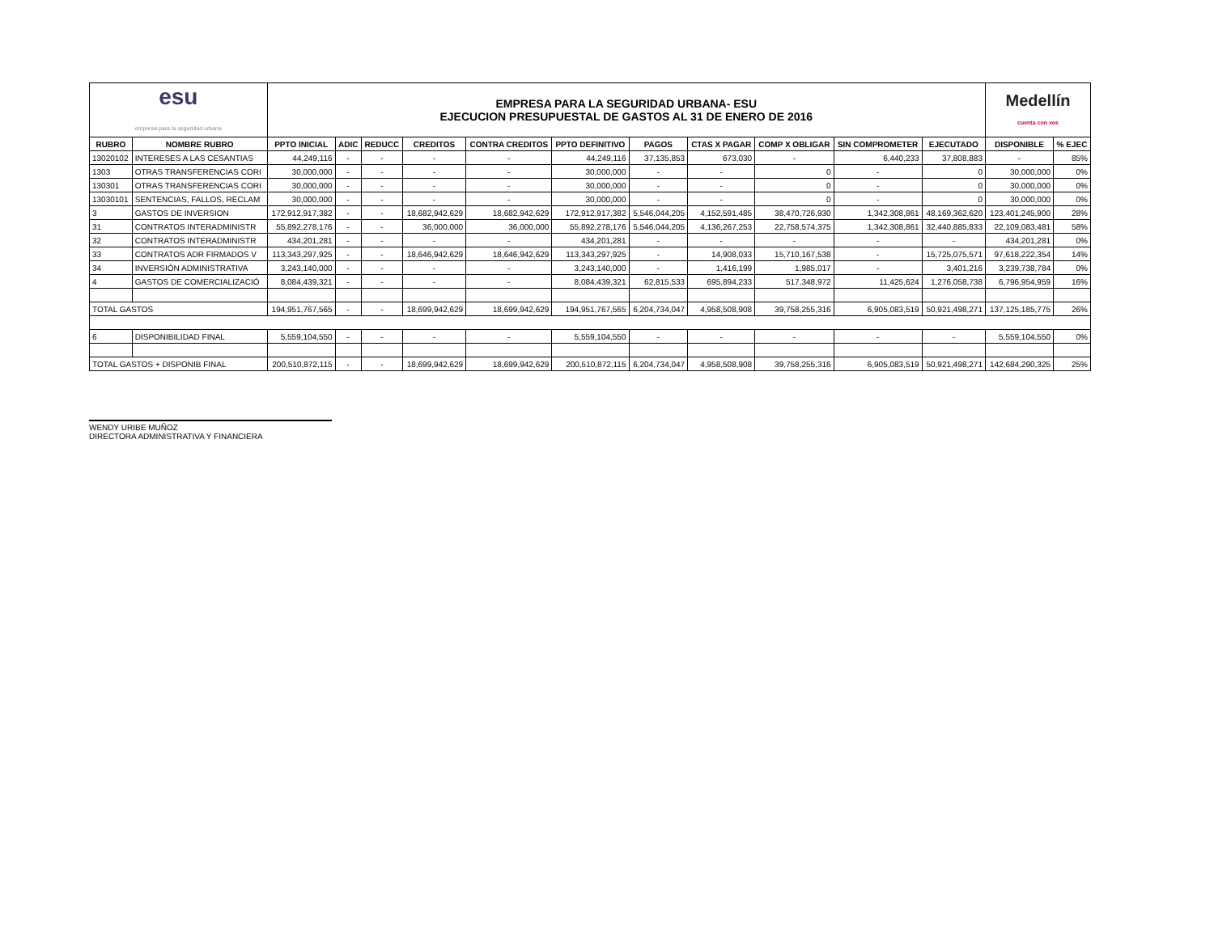| esu empresa para la seguridad urbana | | EMPRESA PARA LA SEGURIDAD URBANA- ESU EJECUCION PRESUPUESTAL DE GASTOS AL 31 DE ENERO DE 2016 | | | | | | | | | | | Medellín cuenta con vos | |
| RUBRO | NOMBRE RUBRO | PPTO INICIAL | ADIC | REDUCC | CREDITOS | CONTRA CREDITOS | PPTO DEFINITIVO | PAGOS | CTAS X PAGAR | COMP X OBLIGAR | SIN COMPROMETER | EJECUTADO | DISPONIBLE | % EJEC |
| 13020102 | INTERESES A LAS CESANTIAS | 44,249,116 | - | - | - | - | 44,249,116 | 37,135,853 | 673,030 | - | 6,440,233 | 37,808,883 | - | 85% |
| 1303 | OTRAS TRANSFERENCIAS CORI | 30,000,000 | - | - | - | - | 30,000,000 | - | - | 0 | - | 0 | 30,000,000 | 0% |
| 130301 | OTRAS TRANSFERENCIAS CORI | 30,000,000 | - | - | - | - | 30,000,000 | - | - | 0 | - | 0 | 30,000,000 | 0% |
| 13030101 | SENTENCIAS, FALLOS, RECLAM | 30,000,000 | - | - | - | - | 30,000,000 | - | - | 0 | - | 0 | 30,000,000 | 0% |
| 3 | GASTOS DE INVERSION | 172,912,917,382 | - | - | 18,682,942,629 | 18,682,942,629 | 172,912,917,382 | 5,546,044,205 | 4,152,591,485 | 38,470,726,930 | 1,342,308,861 | 48,169,362,620 | 123,401,245,900 | 28% |
| 31 | CONTRATOS INTERADMINISTR | 55,892,278,176 | - | - | 36,000,000 | 36,000,000 | 55,892,278,176 | 5,546,044,205 | 4,136,267,253 | 22,758,574,375 | 1,342,308,861 | 32,440,885,833 | 22,109,083,481 | 58% |
| 32 | CONTRATOS INTERADMINISTR | 434,201,281 | - | - | - | - | 434,201,281 | - | - | - | - | - | 434,201,281 | 0% |
| 33 | CONTRATOS ADR FIRMADOS V | 113,343,297,925 | - | - | 18,646,942,629 | 18,646,942,629 | 113,343,297,925 | - | 14,908,033 | 15,710,167,538 | - | 15,725,075,571 | 97,618,222,354 | 14% |
| 34 | INVERSIÓN ADMINISTRATIVA | 3,243,140,000 | - | - | - | - | 3,243,140,000 | - | 1,416,199 | 1,985,017 | - | 3,401,216 | 3,239,738,784 | 0% |
| 4 | GASTOS DE COMERCIALIZACIÓ | 8,084,439,321 | - | - | - | - | 8,084,439,321 | 62,815,533 | 695,894,233 | 517,348,972 | 11,425,624 | 1,276,058,738 | 6,796,954,959 | 16% |
| TOTAL GASTOS | | 194,951,767,565 | - | - | 18,699,942,629 | 18,699,942,629 | 194,951,767,565 | 6,204,734,047 | 4,958,508,908 | 39,758,255,316 | 6,905,083,519 | 50,921,498,271 | 137,125,185,775 | 26% |
| 6 | DISPONIBILIDAD FINAL | 5,559,104,550 | - | - | - | - | 5,559,104,550 | - | - | - | - | - | 5,559,104,550 | 0% |
| TOTAL GASTOS + DISPONIB FINAL | | 200,510,872,115 | - | - | 18,699,942,629 | 18,699,942,629 | 200,510,872,115 | 6,204,734,047 | 4,958,508,908 | 39,758,255,316 | 6,905,083,519 | 50,921,498,271 | 142,684,290,325 | 25% |
WENDY URIBE MUÑOZ
DIRECTORA ADMINISTRATIVA Y FINANCIERA